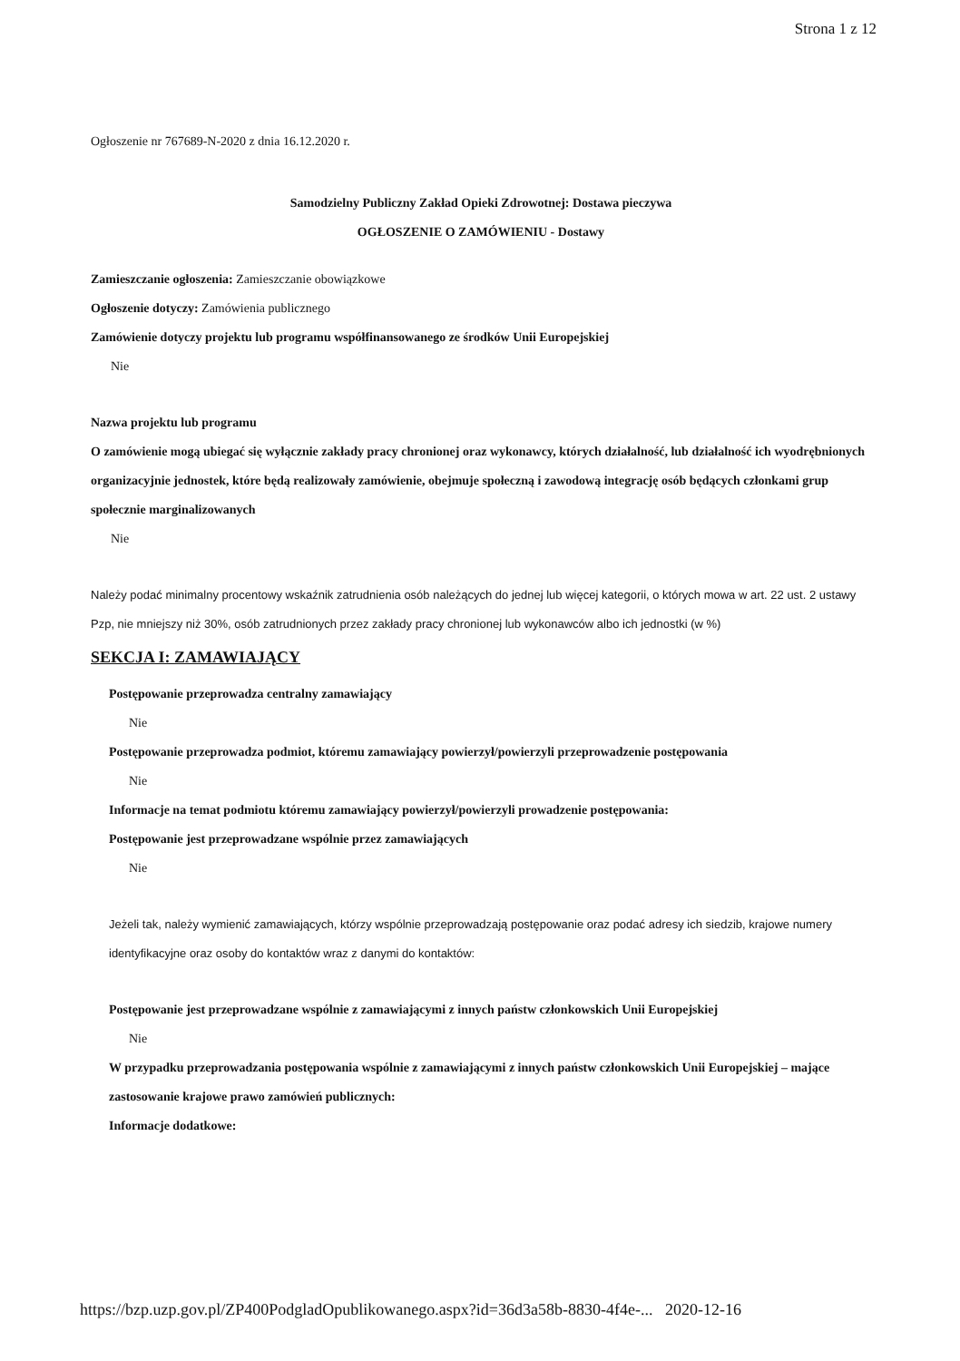Strona 1 z 12
Ogłoszenie nr 767689-N-2020 z dnia 16.12.2020 r.
Samodzielny Publiczny Zakład Opieki Zdrowotnej: Dostawa pieczywa
OGŁOSZENIE O ZAMÓWIENIU - Dostawy
Zamieszczanie ogłoszenia: Zamieszczanie obowiązkowe
Ogłoszenie dotyczy: Zamówienia publicznego
Zamówienie dotyczy projektu lub programu współfinansowanego ze środków Unii Europejskiej
Nie
Nazwa projektu lub programu
O zamówienie mogą ubiegać się wyłącznie zakłady pracy chronionej oraz wykonawcy, których działalność, lub działalność ich wyodrębnionych organizacyjnie jednostek, które będą realizowały zamówienie, obejmuje społeczną i zawodową integrację osób będących członkami grup społecznie marginalizowanych
Nie
Należy podać minimalny procentowy wskaźnik zatrudnienia osób należących do jednej lub więcej kategorii, o których mowa w art. 22 ust. 2 ustawy Pzp, nie mniejszy niż 30%, osób zatrudnionych przez zakłady pracy chronionej lub wykonawców albo ich jednostki (w %)
SEKCJA I: ZAMAWIAJĄCY
Postępowanie przeprowadza centralny zamawiający
Nie
Postępowanie przeprowadza podmiot, któremu zamawiający powierzył/powierzyli przeprowadzenie postępowania
Nie
Informacje na temat podmiotu któremu zamawiający powierzył/powierzyli prowadzenie postępowania:
Postępowanie jest przeprowadzane wspólnie przez zamawiających
Nie
Jeżeli tak, należy wymienić zamawiających, którzy wspólnie przeprowadzają postępowanie oraz podać adresy ich siedzib, krajowe numery identyfikacyjne oraz osoby do kontaktów wraz z danymi do kontaktów:
Postępowanie jest przeprowadzane wspólnie z zamawiającymi z innych państw członkowskich Unii Europejskiej
Nie
W przypadku przeprowadzania postępowania wspólnie z zamawiającymi z innych państw członkowskich Unii Europejskiej – mające zastosowanie krajowe prawo zamówień publicznych:
Informacje dodatkowe:
https://bzp.uzp.gov.pl/ZP400PodgladOpublikowanego.aspx?id=36d3a58b-8830-4f4e-... 2020-12-16